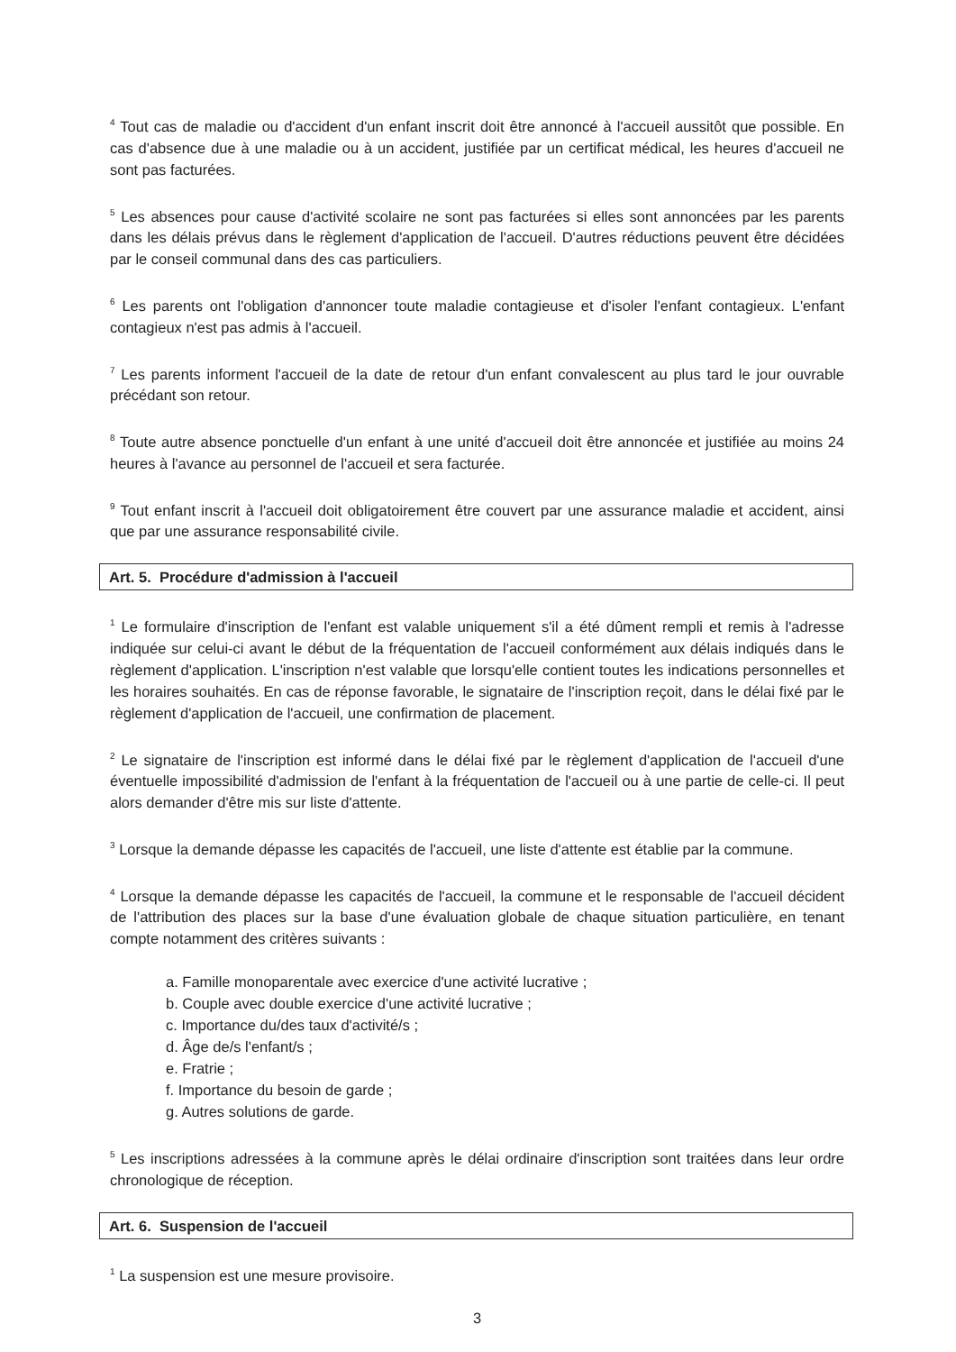<sup>4</sup> Tout cas de maladie ou d'accident d'un enfant inscrit doit être annoncé à l'accueil aussitôt que possible. En cas d'absence due à une maladie ou à un accident, justifiée par un certificat médical, les heures d'accueil ne sont pas facturées.
<sup>5</sup> Les absences pour cause d'activité scolaire ne sont pas facturées si elles sont annoncées par les parents dans les délais prévus dans le règlement d'application de l'accueil. D'autres réductions peuvent être décidées par le conseil communal dans des cas particuliers.
<sup>6</sup> Les parents ont l'obligation d'annoncer toute maladie contagieuse et d'isoler l'enfant contagieux. L'enfant contagieux n'est pas admis à l'accueil.
<sup>7</sup> Les parents informent l'accueil de la date de retour d'un enfant convalescent au plus tard le jour ouvrable précédant son retour.
<sup>8</sup> Toute autre absence ponctuelle d'un enfant à une unité d'accueil doit être annoncée et justifiée au moins 24 heures à l'avance au personnel de l'accueil et sera facturée.
<sup>9</sup> Tout enfant inscrit à l'accueil doit obligatoirement être couvert par une assurance maladie et accident, ainsi que par une assurance responsabilité civile.
Art. 5. Procédure d'admission à l'accueil
<sup>1</sup> Le formulaire d'inscription de l'enfant est valable uniquement s'il a été dûment rempli et remis à l'adresse indiquée sur celui-ci avant le début de la fréquentation de l'accueil conformément aux délais indiqués dans le règlement d'application. L'inscription n'est valable que lorsqu'elle contient toutes les indications personnelles et les horaires souhaités. En cas de réponse favorable, le signataire de l'inscription reçoit, dans le délai fixé par le règlement d'application de l'accueil, une confirmation de placement.
<sup>2</sup> Le signataire de l'inscription est informé dans le délai fixé par le règlement d'application de l'accueil d'une éventuelle impossibilité d'admission de l'enfant à la fréquentation de l'accueil ou à une partie de celle-ci. Il peut alors demander d'être mis sur liste d'attente.
<sup>3</sup> Lorsque la demande dépasse les capacités de l'accueil, une liste d'attente est établie par la commune.
<sup>4</sup> Lorsque la demande dépasse les capacités de l'accueil, la commune et le responsable de l'accueil décident de l'attribution des places sur la base d'une évaluation globale de chaque situation particulière, en tenant compte notamment des critères suivants :
a. Famille monoparentale avec exercice d'une activité lucrative ;
b. Couple avec double exercice d'une activité lucrative ;
c. Importance du/des taux d'activité/s ;
d. Âge de/s l'enfant/s ;
e. Fratrie ;
f. Importance du besoin de garde ;
g. Autres solutions de garde.
<sup>5</sup> Les inscriptions adressées à la commune après le délai ordinaire d'inscription sont traitées dans leur ordre chronologique de réception.
Art. 6. Suspension de l'accueil
<sup>1</sup> La suspension est une mesure provisoire.
3